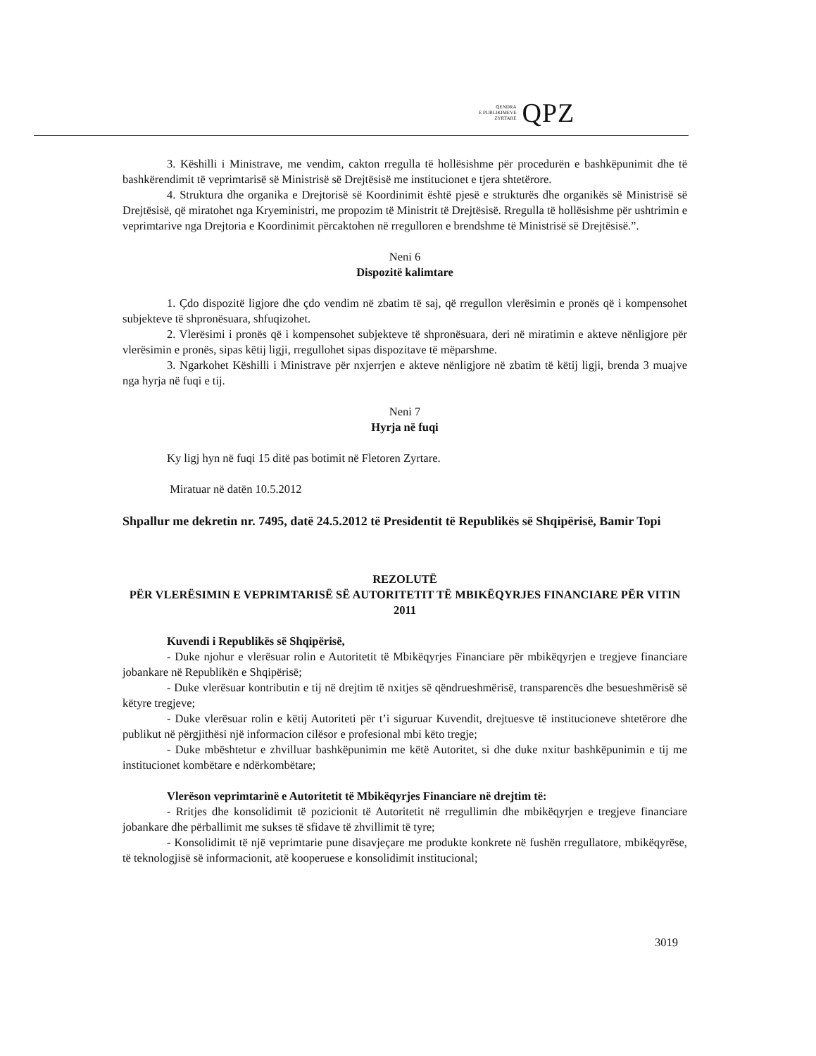QENDRA
E PUBLIKIMEVE
ZYRTARE
QPZ
3. Këshilli i Ministrave, me vendim, cakton rregulla të hollësishme për procedurën e bashkëpunimit dhe të bashkërendimit të veprimtarisë së Ministrisë së Drejtësisë me institucionet e tjera shtetërore.
4. Struktura dhe organika e Drejtorisë së Koordinimit është pjesë e strukturës dhe organikës së Ministrisë së Drejtësisë, që miratohet nga Kryeministri, me propozim të Ministrit të Drejtësisë. Rregulla të hollësishme për ushtrimin e veprimtarive nga Drejtoria e Koordinimit përcaktohen në rregulloren e brendshme të Ministrisë së Drejtësisë.”.
Neni 6
Dispozitë kalimtare
1. Çdo dispozitë ligjore dhe çdo vendim në zbatim të saj, që rregullon vlerësimin e pronës që i kompensohet subjekteve të shpronësuara, shfuqizohet.
2. Vlerësimi i pronës që i kompensohet subjekteve të shpronësuara, deri në miratimin e akteve nënligjore për vlerësimin e pronës, sipas këtij ligji, rregullohet sipas dispozitave të mëparshme.
3. Ngarkohet Këshilli i Ministrave për nxjerrjen e akteve nënligjore në zbatim të këtij ligji, brenda 3 muajve nga hyrja në fuqi e tij.
Neni 7
Hyrja në fuqi
Ky ligj hyn në fuqi 15 ditë pas botimit në Fletoren Zyrtare.
Miratuar në datën 10.5.2012
Shpallur me dekretin nr. 7495, datë 24.5.2012 të Presidentit të Republikës së Shqipërisë, Bamir Topi
REZOLUTË
PËR VLERËSIMIN E VEPRIMTARISË SË AUTORITETIT TË MBIKËQYRJES FINANCIARE PËR VITIN 2011
Kuvendi i Republikës së Shqipërisë,
- Duke njohur e vlerësuar rolin e Autoritetit të Mbikëqyrjes Financiare për mbikëqyrjen e tregjeve financiare jobankare në Republikën e Shqipërisë;
- Duke vlerësuar kontributin e tij në drejtim të nxitjes së qëndrueshmërisë, transparencës dhe besueshmërisë së këtyre tregjeve;
- Duke vlerësuar rolin e këtij Autoriteti për t’i siguruar Kuvendit, drejtuesve të institucioneve shtetërore dhe publikut në përgjithësi një informacion cilësor e profesional mbi këto tregje;
- Duke mbështetur e zhvilluar bashkëpunimin me këtë Autoritet, si dhe duke nxitur bashkëpunimin e tij me institucionet kombëtare e ndërkombëtare;
Vlerëson veprimtarinë e Autoritetit të Mbikëqyrjes Financiare në drejtim të:
- Rritjes dhe konsolidimit të pozicionit të Autoritetit në rregullimin dhe mbikëqyrjen e tregjeve financiare jobankare dhe përballimit me sukses të sfidave të zhvillimit të tyre;
- Konsolidimit të një veprimtarie pune disavjeçare me produkte konkrete në fushën rregullatore, mbikëqyrëse, të teknologjisë së informacionit, atë kooperuese e konsolidimit institucional;
3019